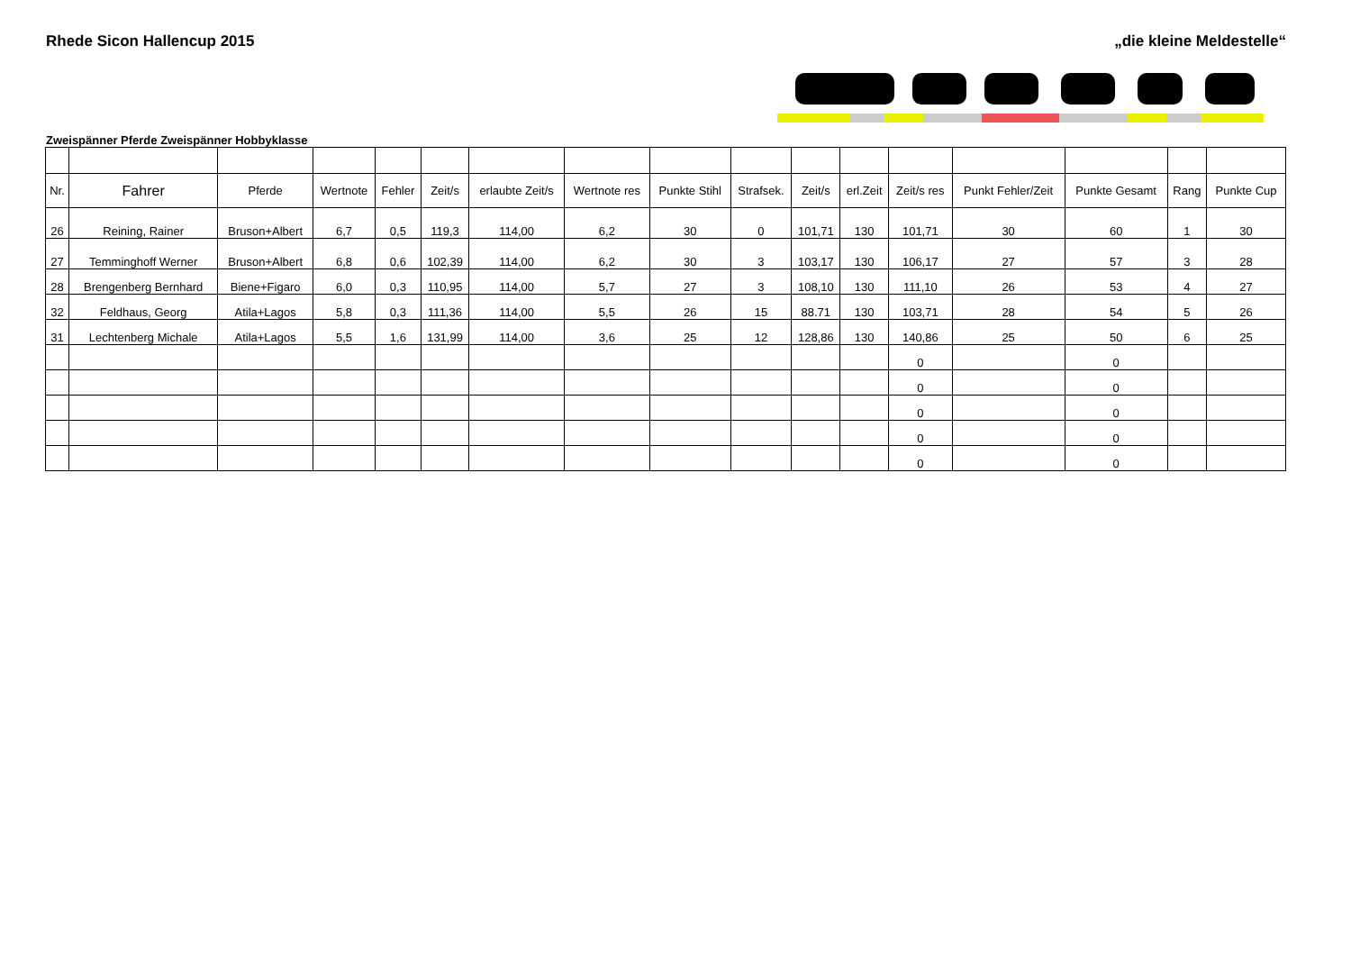Rhede Sicon Hallencup 2015 „die kleine Meldestelle“
Zweispänner Pferde Zweispänner Hobbyklasse
| Nr. | Fahrer | Pferde | Wertnote | Fehler | Zeit/s | erlaubte Zeit/s | Wertnote res | Punkte Stihl | Strafsek. | Zeit/s | erl.Zeit | Zeit/s res | Punkt Fehler/Zeit | Punkte Gesamt | Rang | Punkte Cup |
| --- | --- | --- | --- | --- | --- | --- | --- | --- | --- | --- | --- | --- | --- | --- | --- | --- |
| 26 | Reining, Rainer | Bruson+Albert | 6,7 | 0,5 | 119,3 | 114,00 | 6,2 | 30 | 0 | 101,71 | 130 | 101,71 | 30 | 60 | 1 | 30 |
| 27 | Temminghoff Werner | Bruson+Albert | 6,8 | 0,6 | 102,39 | 114,00 | 6,2 | 30 | 3 | 103,17 | 130 | 106,17 | 27 | 57 | 3 | 28 |
| 28 | Brengenberg Bernhard | Biene+Figaro | 6,0 | 0,3 | 110,95 | 114,00 | 5,7 | 27 | 3 | 108,10 | 130 | 111,10 | 26 | 53 | 4 | 27 |
| 32 | Feldhaus, Georg | Atila+Lagos | 5,8 | 0,3 | 111,36 | 114,00 | 5,5 | 26 | 15 | 88.71 | 130 | 103,71 | 28 | 54 | 5 | 26 |
| 31 | Lechtenberg Michale | Atila+Lagos | 5,5 | 1,6 | 131,99 | 114,00 | 3,6 | 25 | 12 | 128,86 | 130 | 140,86 | 25 | 50 | 6 | 25 |
| | | | | | | | | | | | | 0 | | 0 | | |
| | | | | | | | | | | | | 0 | | 0 | | |
| | | | | | | | | | | | | 0 | | 0 | | |
| | | | | | | | | | | | | 0 | | 0 | | |
| | | | | | | | | | | | | 0 | | 0 | | |